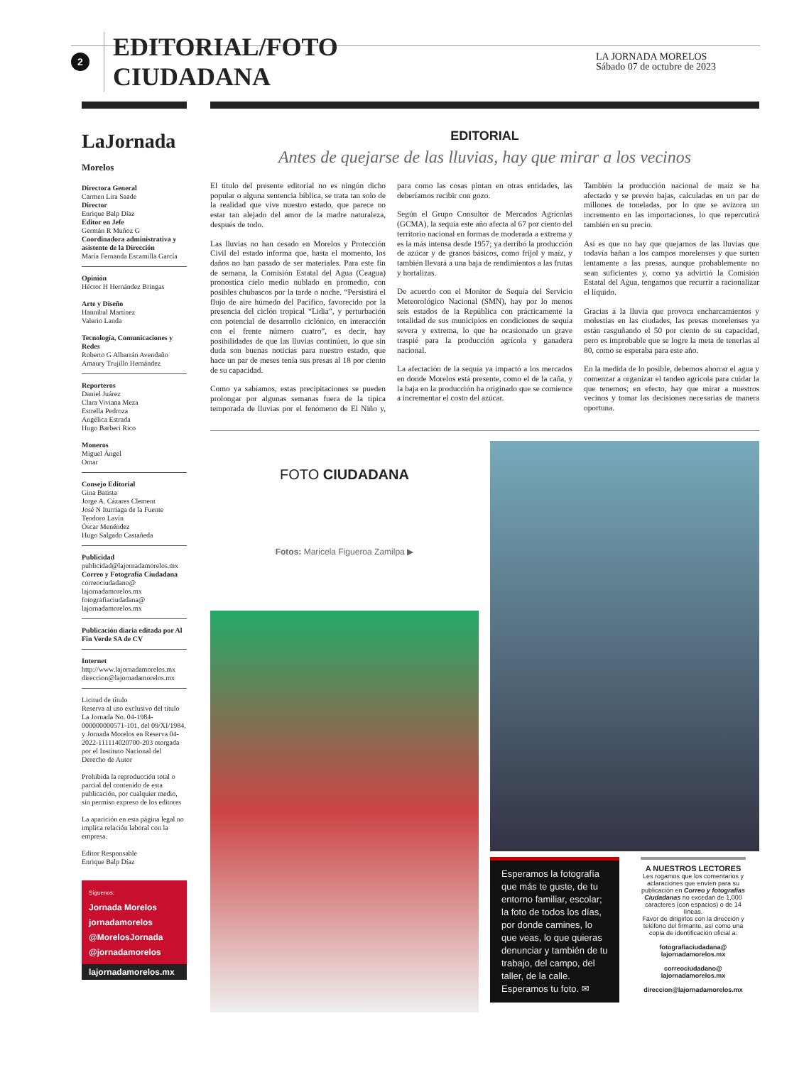2
EDITORIAL/FOTO CIUDADANA
LA JORNADA MORELOS
Sábado 07 de octubre de 2023
LaJornada Morelos
Directora General
Carmen Lira Saade
Director
Enrique Balp Díaz
Editor en Jefe
Germán R Muñoz G
Coordinadora administrativa y asistente de la Dirección
María Fernanda Escamilla García
Opinión
Héctor H Hernández Bringas
Arte y Diseño
Hannibal Martínez
Valerio Landa
Tecnología, Comunicaciones y Redes
Roberto G Albarrán Avendaño
Amaury Trujillo Hernández
Reporteros
Daniel Juárez
Clara Viviana Meza
Estrella Pedroza
Angélica Estrada
Hugo Barberi Rico
Moneros
Miguel Ángel
Omar
Consejo Editorial
Gina Batista
Jorge A. Cázares Clement
José N Iturriaga de la Fuente
Teodoro Lavín
Óscar Menéndez
Hugo Salgado Castañeda
Publicidad
publicidad@lajornadamorelos.mx
Correo y Fotografía Ciudadana
correociudadano@ lajornadamorelos.mx
fotografiaciudadana@ lajornadamorelos.mx
Publicación diaria editada por Al Fin Verde SA de CV
Internet
http://www.lajornadamorelos.mx
direccion@lajornadamorelos.mx
Licitud de título
Reserva al uso exclusivo del título La Jornada No. 04-1984-000000000571-101, del 09/XI/1984, y Jornada Morelos en Reserva 04-2022-111114020700-203 otorgada por el Instituto Nacional del Derecho de Autor
Prohibida la reproducción total o parcial del contenido de esta publicación, por cualquier medio, sin permiso expreso de los editores
La aparición en esta página legal no implica relación laboral con la empresa.
Editor Responsable
Enrique Balp Díaz
Síguenos:
Jornada Morelos
jornadamorelos
@MorelosJornada
@jornadamorelos
lajornadamorelos.mx
EDITORIAL
Antes de quejarse de las lluvias, hay que mirar a los vecinos
El título del presente editorial no es ningún dicho popular o alguna sentencia bíblica, se trata tan solo de la realidad que vive nuestro estado, que parece no estar tan alejado del amor de la madre naturaleza, después de todo.
Las lluvias no han cesado en Morelos y Protección Civil del estado informa que, hasta el momento, los daños no han pasado de ser materiales. Para este fin de semana, la Comisión Estatal del Agua (Ceagua) pronostica cielo medio nublado en promedio, con posibles chubascos por la tarde o noche. “Persistirá el flujo de aire húmedo del Pacífico, favorecido por la presencia del ciclón tropical “Lidia”, y perturbación con potencial de desarrollo ciclónico, en interacción con el frente número cuatro”, es decir, hay posibilidades de que las lluvias continúen, lo que sin duda son buenas noticias para nuestro estado, que hace un par de meses tenía sus presas al 18 por ciento de su capacidad.
Como ya sabíamos, estas precipitaciones se pueden prolongar por algunas semanas fuera de la típica temporada de lluvias por el fenómeno de El Niño y, para como las cosas pintan en otras entidades, las deberíamos recibir con gozo.
Según el Grupo Consultor de Mercados Agrícolas (GCMA), la sequía este año afecta al 67 por ciento del territorio nacional en formas de moderada a extrema y es la más intensa desde 1957; ya derribó la producción de azúcar y de granos básicos, como frijol y maíz, y también llevará a una baja de rendimientos a las frutas y hortalizas.
De acuerdo con el Monitor de Sequía del Servicio Meteorológico Nacional (SMN), hay por lo menos seis estados de la República con prácticamente la totalidad de sus municipios en condiciones de sequía severa y extrema, lo que ha ocasionado un grave traspié para la producción agrícola y ganadera nacional.
La afectación de la sequía ya impactó a los mercados en donde Morelos está presente, como el de la caña, y la baja en la producción ha originado que se comience a incrementar el costo del azúcar.
También la producción nacional de maíz se ha afectado y se prevén bajas, calculadas en un par de millones de toneladas, por lo que se avizora un incremento en las importaciones, lo que repercutirá también en su precio.
Así es que no hay que quejarnos de las lluvias que todavía bañan a los campos morelenses y que surten lentamente a las presas, aunque probablemente no sean suficientes y, como ya advirtió la Comisión Estatal del Agua, tengamos que recurrir a racionalizar el líquido.
Gracias a la lluvia que provoca encharcamientos y molestias en las ciudades, las presas morelenses ya están rasguñando el 50 por ciento de su capacidad, pero es improbable que se logre la meta de tenerlas al 80, como se esperaba para este año.
En la medida de lo posible, debemos ahorrar el agua y comenzar a organizar el tandeo agrícola para cuidar la que tenemos; en efecto, hay que mirar a nuestros vecinos y tomar las decisiones necesarias de manera oportuna.
FOTO CIUDADANA
Fotos: Maricela Figueroa Zamilpa ▶
Esperamos la fotografía que más te guste, de tu entorno familiar, escolar; la foto de todos los días, por donde camines, lo que veas, lo que quieras denunciar y también de tu trabajo, del campo, del taller, de la calle. Esperamos tu foto. ✉
A NUESTROS LECTORES
Les rogamos que los comentarios y aclaraciones que envíen para su publicación en Correo y fotografías Ciudadanas no excedan de 1,000 caracteres (con espacios) o de 14 líneas.
Favor de dirigirlos con la dirección y teléfono del firmante, así como una copia de identificación oficial a:
fotografiaciudadana@ lajornadamorelos.mx
correociudadano@ lajornadamorelos.mx
direccion@lajornadamorelos.mx